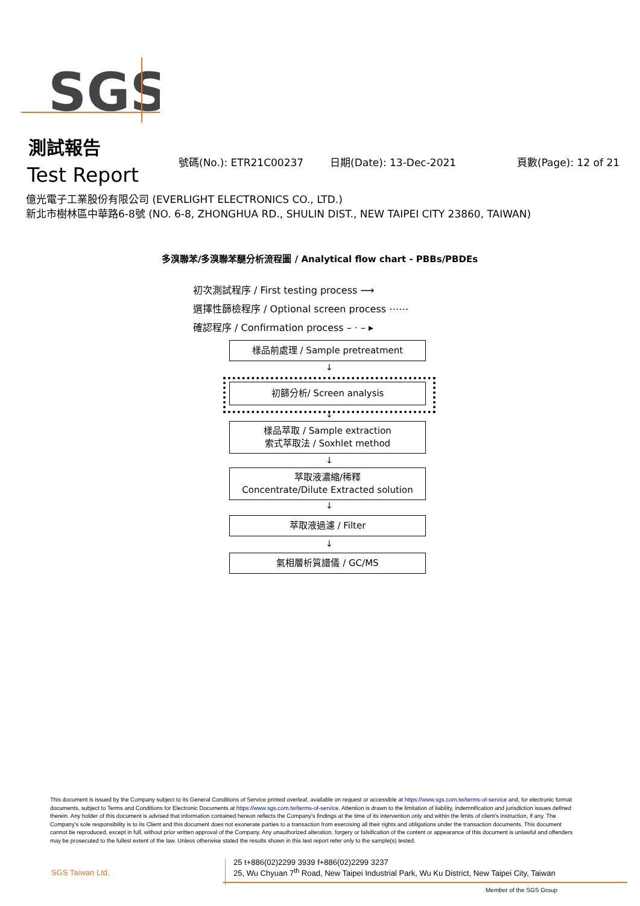SGS
測試報告
Test Report
號碼(No.): ETR21C00237 日期(Date): 13-Dec-2021 頁數(Page): 12 of 21
億光電子工業股份有限公司 (EVERLIGHT ELECTRONICS CO., LTD.)
新北市樹林區中華路6-8號 (NO. 6-8, ZHONGHUA RD., SHULIN DIST., NEW TAIPEI CITY 23860, TAIWAN)
多溴聯苯/多溴聯苯醚分析流程圖 / Analytical flow chart - PBBs/PBDEs
初次測試程序 / First testing process ⟶
選擇性篩檢程序 / Optional screen process ⋯⋯
確認程序 / Confirmation process – · – ▸
樣品前處理 / Sample pretreatment
↓
初篩分析/ Screen analysis
↓
樣品萃取 / Sample extraction
索式萃取法 / Soxhlet method
↓
萃取液濃縮/稀釋
Concentrate/Dilute Extracted solution
↓
萃取液過濾 / Filter
↓
氣相層析質譜儀 / GC/MS
This document is issued by the Company subject to its General Conditions of Service printed overleaf, available on request or accessible at https://www.sgs.com.tw/terms-of-service and, for electronic format documents, subject to Terms and Conditions for Electronic Documents at https://www.sgs.com.tw/terms-of-service. Attention is drawn to the limitation of liability, indemnification and jurisdiction issues defined therein. Any holder of this document is advised that information contained hereon reflects the Company's findings at the time of its intervention only and within the limits of client's instruction, if any. The Company's sole responsibility is to its Client and this document does not exonerate parties to a transaction from exercising all their rights and obligations under the transaction documents. This document cannot be reproduced, except in full, without prior written approval of the Company. Any unauthorized alteration, forgery or falsification of the content or appearance of this document is unlawful and offenders may be prosecuted to the fullest extent of the law. Unless otherwise stated the results shown in this test report refer only to the sample(s) tested.
SGS Taiwan Ltd.
25 t+886(02)2299 3939 f+886(02)2299 3237
25, Wu Chyuan 7<sup>th</sup> Road, New Taipei Industrial Park, Wu Ku District, New Taipei City, Taiwan
Member of the SGS Group